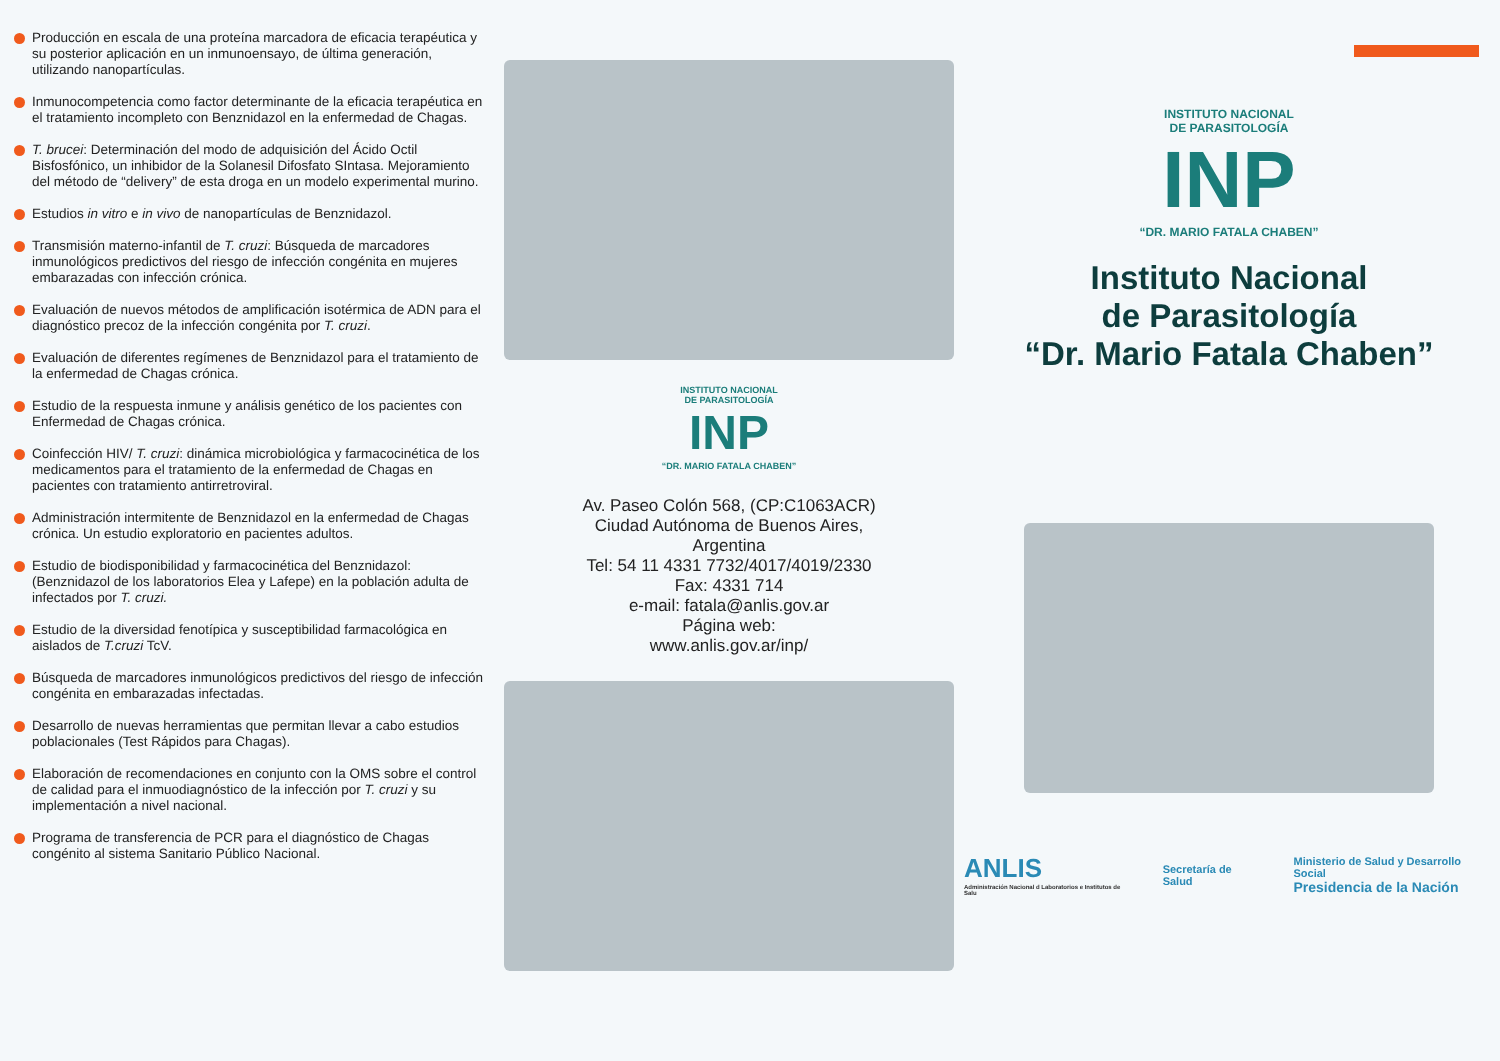Producción en escala de una proteína marcadora de eficacia terapéutica y su posterior aplicación en un inmunoensayo, de última generación, utilizando nanopartículas.
Inmunocompetencia como factor determinante de la eficacia terapéutica en el tratamiento incompleto con Benznidazol en la enfermedad de Chagas.
T. brucei: Determinación del modo de adquisición del Ácido Octil Bisfosfónico, un inhibidor de la Solanesil Difosfato SIntasa. Mejoramiento del método de “delivery” de esta droga en un modelo experimental murino.
Estudios in vitro e in vivo de nanopartículas de Benznidazol.
Transmisión materno-infantil de T. cruzi: Búsqueda de marcadores inmunológicos predictivos del riesgo de infección congénita en mujeres embarazadas con infección crónica.
Evaluación de nuevos métodos de amplificación isotérmica de ADN para el diagnóstico precoz de la infección congénita por T. cruzi.
Evaluación de diferentes regímenes de Benznidazol para el tratamiento de la enfermedad de Chagas crónica.
Estudio de la respuesta inmune y análisis genético de los pacientes con Enfermedad de Chagas crónica.
Coinfección HIV/ T. cruzi: dinámica microbiológica y farmacocinética de los medicamentos para el tratamiento de la enfermedad de Chagas en pacientes con tratamiento antirretroviral.
Administración intermitente de Benznidazol en la enfermedad de Chagas crónica. Un estudio exploratorio en pacientes adultos.
Estudio de biodisponibilidad y farmacocinética del Benznidazol: (Benznidazol de los laboratorios Elea y Lafepe) en la población adulta de infectados por T. cruzi.
Estudio de la diversidad fenotípica y susceptibilidad farmacológica en aislados de T.cruzi TcV.
Búsqueda de marcadores inmunológicos predictivos del riesgo de infección congénita en embarazadas infectadas.
Desarrollo de nuevas herramientas que permitan llevar a cabo estudios poblacionales (Test Rápidos para Chagas).
Elaboración de recomendaciones en conjunto con la OMS sobre el control de calidad para el inmuodiagnóstico de la infección por T. cruzi y su implementación a nivel nacional.
Programa de transferencia de PCR para el diagnóstico de Chagas congénito al sistema Sanitario Público Nacional.
INSTITUTO NACIONAL
DE PARASITOLOGÍA
INP
“DR. MARIO FATALA CHABEN”
Av. Paseo Colón 568, (CP:C1063ACR)
Ciudad Autónoma de Buenos Aires,
Argentina
Tel: 54 11 4331 7732/4017/4019/2330
Fax: 4331 714
e-mail: fatala@anlis.gov.ar
Página web:
www.anlis.gov.ar/inp/
INSTITUTO NACIONAL
DE PARASITOLOGÍA
INP
“DR. MARIO FATALA CHABEN”
Instituto Nacional
de Parasitología
“Dr. Mario Fatala Chaben”
ANLIS
Administración Nacional d Laboratorios e Institutos de Salu
Secretaría de Salud
Ministerio de Salud y Desarrollo Social
Presidencia de la Nación